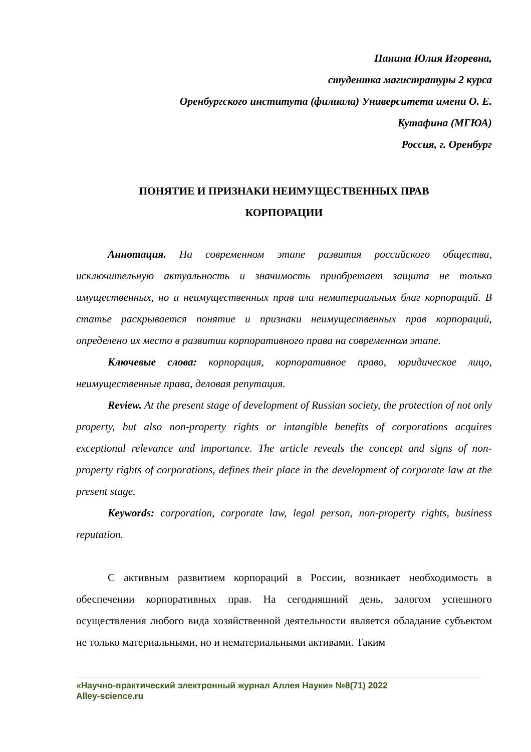Панина Юлия Игоревна,
студентка магистратуры 2 курса
Оренбургского института (филиала) Университета имени О. Е.
Кутафина (МГЮА)
Россия, г. Оренбург
ПОНЯТИЕ И ПРИЗНАКИ НЕИМУЩЕСТВЕННЫХ ПРАВ
КОРПОРАЦИИ
Аннотация. На современном этапе развития российского общества, исключительную актуальность и значимость приобретает защита не только имущественных, но и неимущественных прав или нематериальных благ корпораций. В статье раскрывается понятие и признаки неимущественных прав корпораций, определено их место в развитии корпоративного права на современном этапе.
Ключевые слова: корпорация, корпоративное право, юридическое лицо, неимущественные права, деловая репутация.
Review. At the present stage of development of Russian society, the protection of not only property, but also non-property rights or intangible benefits of corporations acquires exceptional relevance and importance. The article reveals the concept and signs of non-property rights of corporations, defines their place in the development of corporate law at the present stage.
Keywords: corporation, corporate law, legal person, non-property rights, business reputation.
С активным развитием корпораций в России, возникает необходимость в обеспечении корпоративных прав. На сегодняшний день, залогом успешного осуществления любого вида хозяйственной деятельности является обладание субъектом не только материальными, но и нематериальными активами. Таким
«Научно-практический электронный журнал Аллея Науки» №8(71) 2022
Alley-science.ru